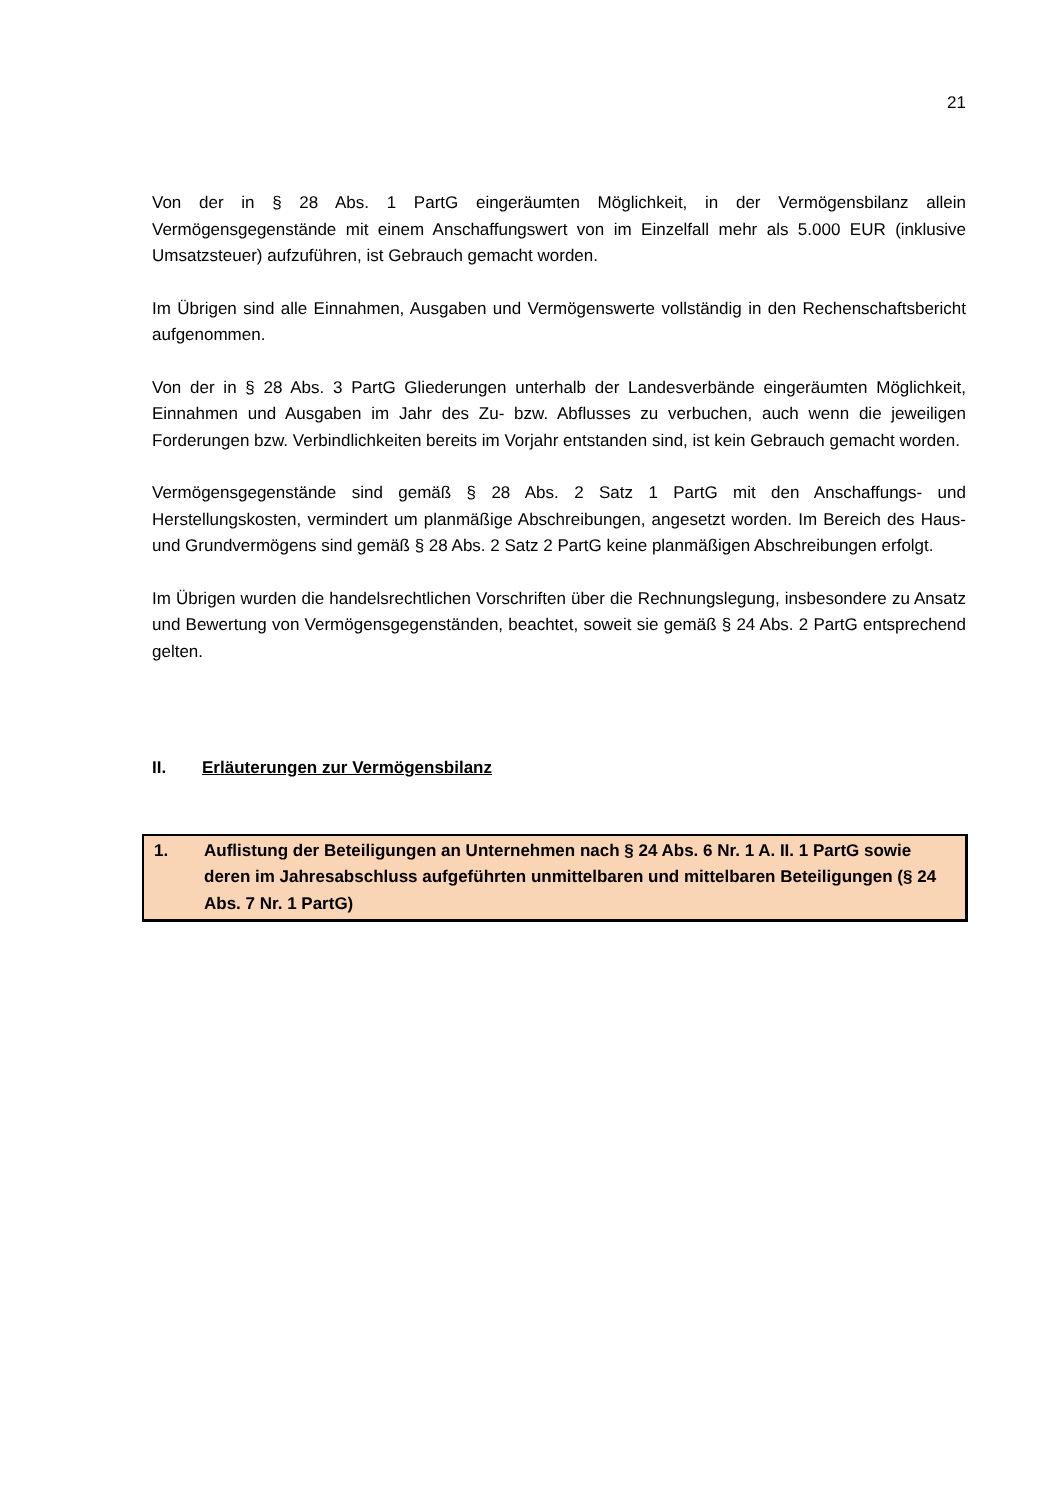21
Von der in § 28 Abs. 1 PartG eingeräumten Möglichkeit, in der Vermögensbilanz allein Vermögensgegenstände mit einem Anschaffungswert von im Einzelfall mehr als 5.000 EUR (inklusive Umsatzsteuer) aufzuführen, ist Gebrauch gemacht worden.
Im Übrigen sind alle Einnahmen, Ausgaben und Vermögenswerte vollständig in den Rechenschaftsbericht aufgenommen.
Von der in § 28 Abs. 3 PartG Gliederungen unterhalb der Landesverbände eingeräumten Möglichkeit, Einnahmen und Ausgaben im Jahr des Zu- bzw. Abflusses zu verbuchen, auch wenn die jeweiligen Forderungen bzw. Verbindlichkeiten bereits im Vorjahr entstanden sind, ist kein Gebrauch gemacht worden.
Vermögensgegenstände sind gemäß § 28 Abs. 2 Satz 1 PartG mit den Anschaffungs- und Herstellungskosten, vermindert um planmäßige Abschreibungen, angesetzt worden. Im Bereich des Haus- und Grundvermögens sind gemäß § 28 Abs. 2 Satz 2 PartG keine planmäßigen Abschreibungen erfolgt.
Im Übrigen wurden die handelsrechtlichen Vorschriften über die Rechnungslegung, insbesondere zu Ansatz und Bewertung von Vermögensgegenständen, beachtet, soweit sie gemäß § 24 Abs. 2 PartG entsprechend gelten.
II. Erläuterungen zur Vermögensbilanz
1. Auflistung der Beteiligungen an Unternehmen nach § 24 Abs. 6 Nr. 1 A. II. 1 PartG sowie deren im Jahresabschluss aufgeführten unmittelbaren und mittelbaren Beteiligungen (§ 24 Abs. 7 Nr. 1 PartG)